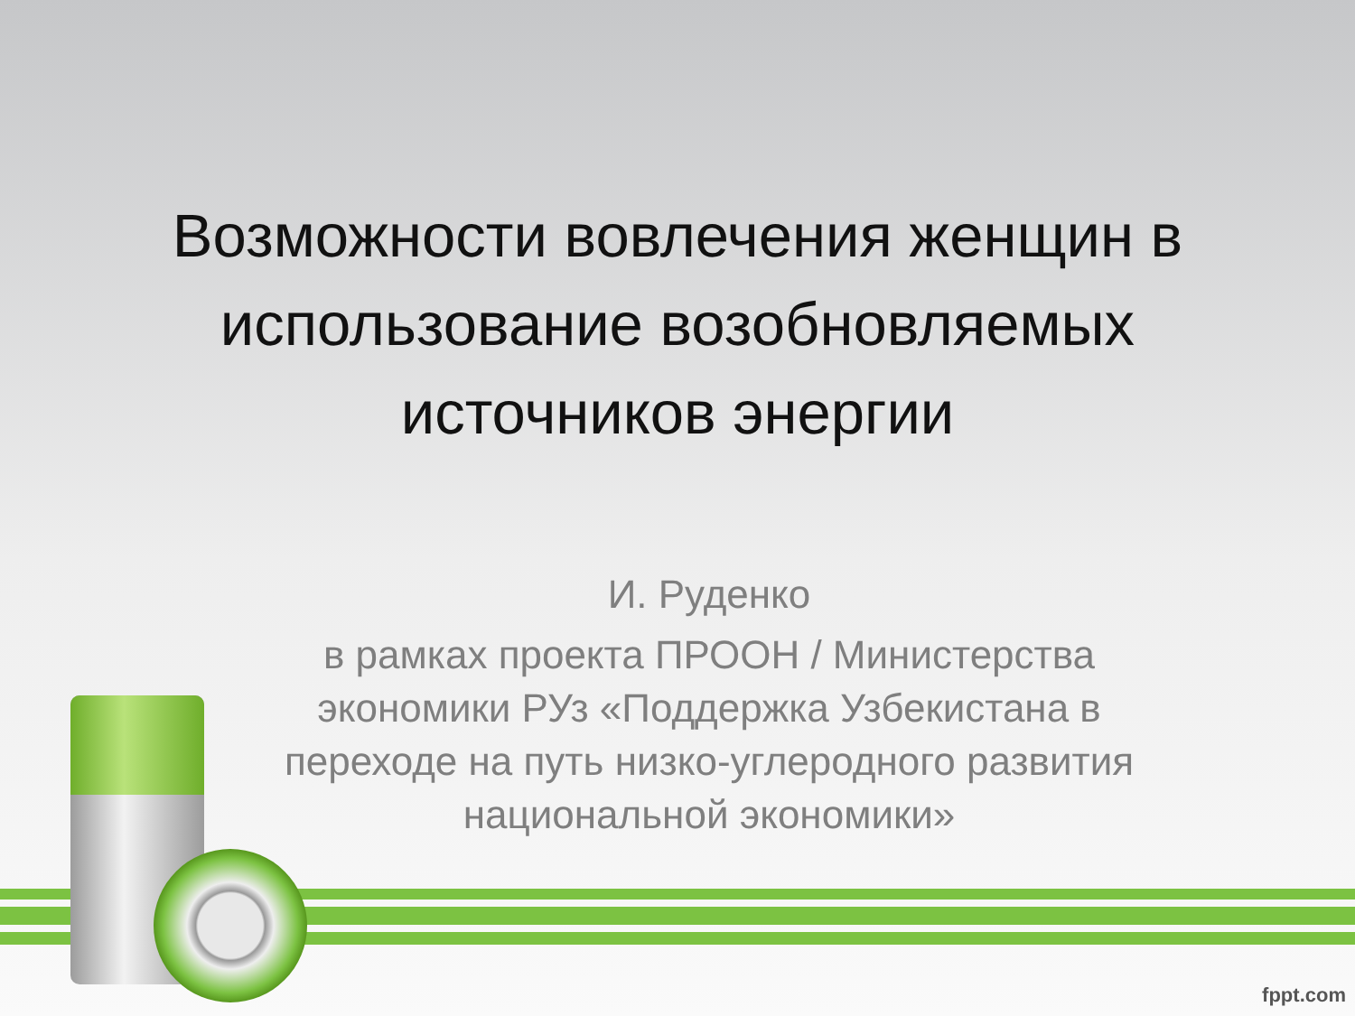Возможности вовлечения женщин в использование возобновляемых источников энергии
И. Руденко
в рамках проекта ПРООН / Министерства экономики РУз «Поддержка Узбекистана в переходе на путь низко-углеродного развития национальной экономики»
fppt.com